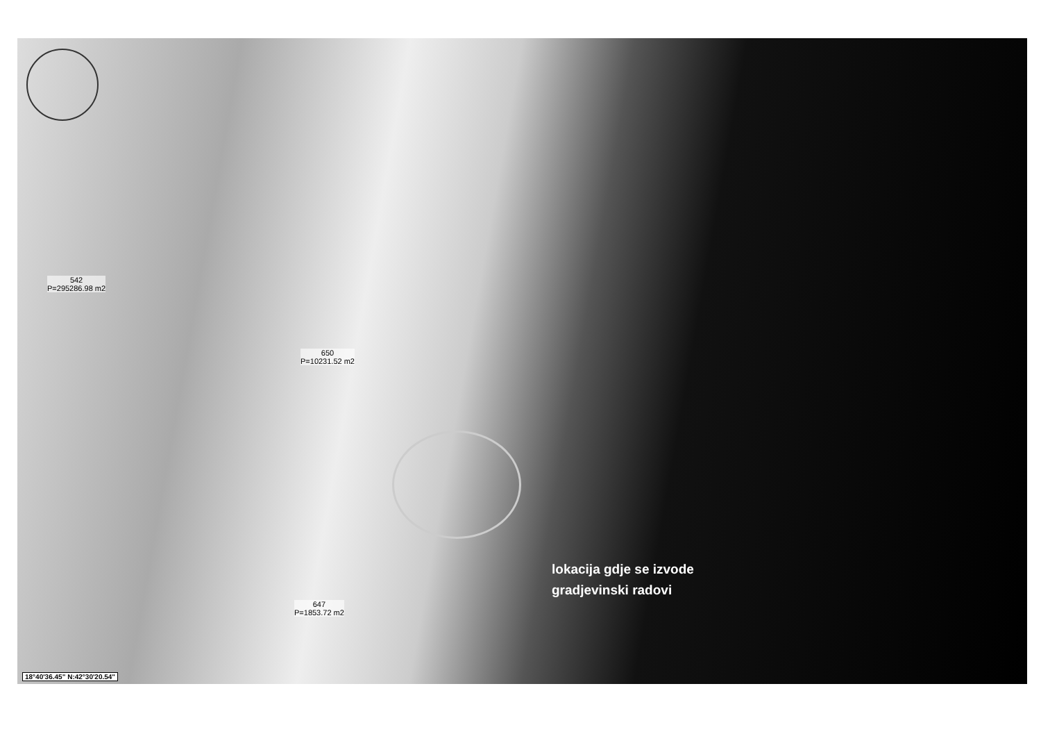542
P=295286.98 m2
650
P=10231.52 m2
647
P=1853.72 m2
lokacija gdje se izvode
gradjevinski radovi
18°40'36.45" N:42°30'20.54"